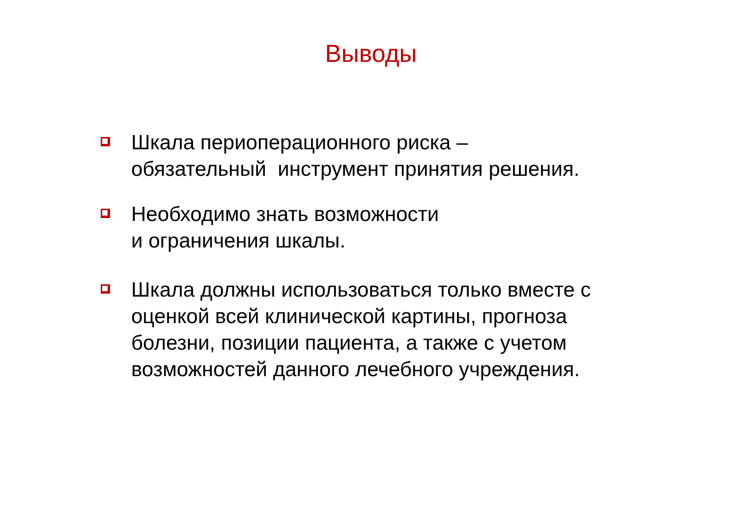Выводы
Шкала периоперационного риска –
обязательный инструмент принятия решения.
Необходимо знать возможности
и ограничения шкалы.
Шкала должны использоваться только вместе с оценкой всей клинической картины, прогноза болезни, позиции пациента, а также с учетом возможностей данного лечебного учреждения.